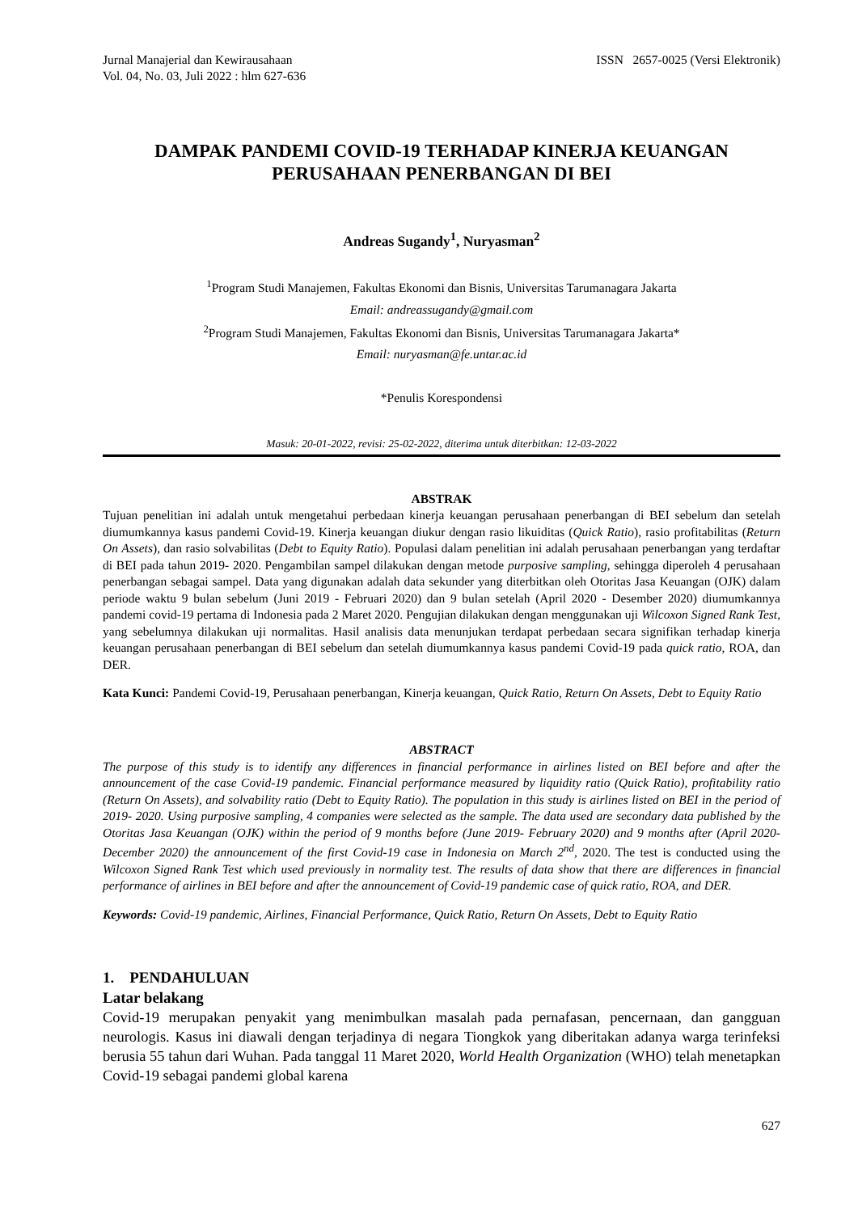Jurnal Manajerial dan Kewirausahaan
Vol. 04, No. 03, Juli 2022 : hlm 627-636
ISSN 2657-0025 (Versi Elektronik)
DAMPAK PANDEMI COVID-19 TERHADAP KINERJA KEUANGAN PERUSAHAAN PENERBANGAN DI BEI
Andreas Sugandy<sup>1</sup>, Nuryasman<sup>2</sup>
<sup>1</sup> Program Studi Manajemen, Fakultas Ekonomi dan Bisnis, Universitas Tarumanagara Jakarta
Email: andreassugandy@gmail.com
<sup>2</sup> Program Studi Manajemen, Fakultas Ekonomi dan Bisnis, Universitas Tarumanagara Jakarta*
Email: nuryasman@fe.untar.ac.id
*Penulis Korespondensi
Masuk: 20-01-2022, revisi: 25-02-2022, diterima untuk diterbitkan: 12-03-2022
ABSTRAK
Tujuan penelitian ini adalah untuk mengetahui perbedaan kinerja keuangan perusahaan penerbangan di BEI sebelum dan setelah diumumkannya kasus pandemi Covid-19. Kinerja keuangan diukur dengan rasio likuiditas (Quick Ratio), rasio profitabilitas (Return On Assets), dan rasio solvabilitas (Debt to Equity Ratio). Populasi dalam penelitian ini adalah perusahaan penerbangan yang terdaftar di BEI pada tahun 2019- 2020. Pengambilan sampel dilakukan dengan metode purposive sampling, sehingga diperoleh 4 perusahaan penerbangan sebagai sampel. Data yang digunakan adalah data sekunder yang diterbitkan oleh Otoritas Jasa Keuangan (OJK) dalam periode waktu 9 bulan sebelum (Juni 2019 - Februari 2020) dan 9 bulan setelah (April 2020 - Desember 2020) diumumkannya pandemi covid-19 pertama di Indonesia pada 2 Maret 2020. Pengujian dilakukan dengan menggunakan uji Wilcoxon Signed Rank Test, yang sebelumnya dilakukan uji normalitas. Hasil analisis data menunjukan terdapat perbedaan secara signifikan terhadap kinerja keuangan perusahaan penerbangan di BEI sebelum dan setelah diumumkannya kasus pandemi Covid-19 pada quick ratio, ROA, dan DER.
Kata Kunci: Pandemi Covid-19, Perusahaan penerbangan, Kinerja keuangan, Quick Ratio, Return On Assets, Debt to Equity Ratio
ABSTRACT
The purpose of this study is to identify any differences in financial performance in airlines listed on BEI before and after the announcement of the case Covid-19 pandemic. Financial performance measured by liquidity ratio (Quick Ratio), profitability ratio (Return On Assets), and solvability ratio (Debt to Equity Ratio). The population in this study is airlines listed on BEI in the period of 2019- 2020. Using purposive sampling, 4 companies were selected as the sample. The data used are secondary data published by the Otoritas Jasa Keuangan (OJK) within the period of 9 months before (June 2019- February 2020) and 9 months after (April 2020- December 2020) the announcement of the first Covid-19 case in Indonesia on March 2<sup>nd</sup>, 2020. The test is conducted using the Wilcoxon Signed Rank Test which used previously in normality test. The results of data show that there are differences in financial performance of airlines in BEI before and after the announcement of Covid-19 pandemic case of quick ratio, ROA, and DER.
Keywords: Covid-19 pandemic, Airlines, Financial Performance, Quick Ratio, Return On Assets, Debt to Equity Ratio
1. PENDAHULUAN
Latar belakang
Covid-19 merupakan penyakit yang menimbulkan masalah pada pernafasan, pencernaan, dan gangguan neurologis. Kasus ini diawali dengan terjadinya di negara Tiongkok yang diberitakan adanya warga terinfeksi berusia 55 tahun dari Wuhan. Pada tanggal 11 Maret 2020, World Health Organization (WHO) telah menetapkan Covid-19 sebagai pandemi global karena
627